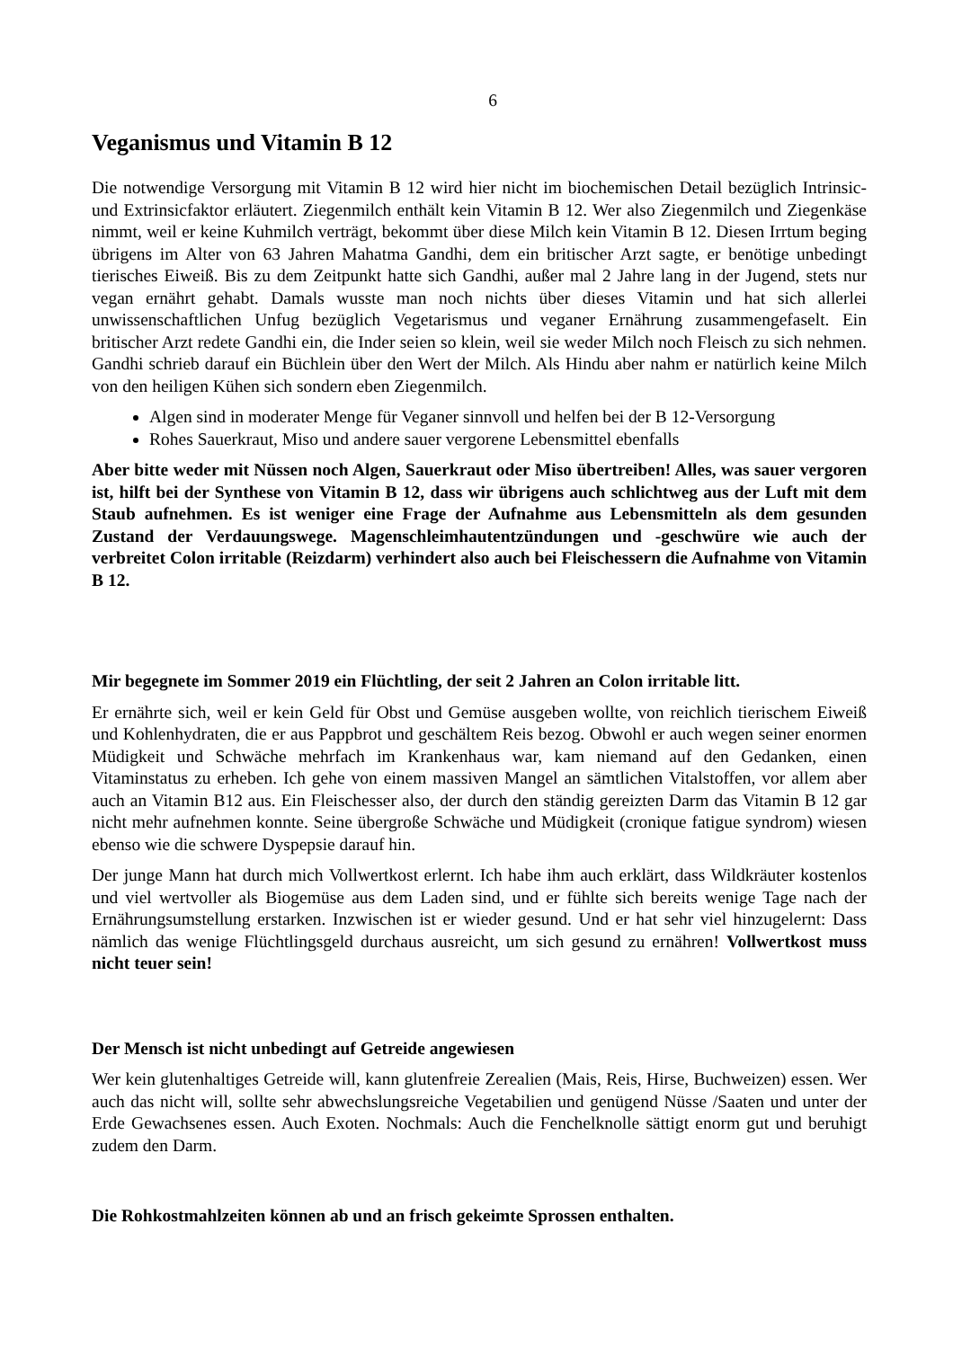6
Veganismus und Vitamin B 12
Die notwendige Versorgung mit Vitamin B 12 wird hier nicht im biochemischen Detail bezüglich Intrinsic- und Extrinsicfaktor erläutert. Ziegenmilch enthält kein Vitamin B 12. Wer also Ziegenmilch und Ziegenkäse nimmt, weil er keine Kuhmilch verträgt, bekommt über diese Milch kein Vitamin B 12. Diesen Irrtum beging übrigens im Alter von 63 Jahren Mahatma Gandhi, dem ein britischer Arzt sagte, er benötige unbedingt tierisches Eiweiß. Bis zu dem Zeitpunkt hatte sich Gandhi, außer mal 2 Jahre lang in der Jugend, stets nur vegan ernährt gehabt. Damals wusste man noch nichts über dieses Vitamin und hat sich allerlei unwissenschaftlichen Unfug bezüglich Vegetarismus und veganer Ernährung zusammengefaselt. Ein britischer Arzt redete Gandhi ein, die Inder seien so klein, weil sie weder Milch noch Fleisch zu sich nehmen. Gandhi schrieb darauf ein Büchlein über den Wert der Milch. Als Hindu aber nahm er natürlich keine Milch von den heiligen Kühen sich sondern eben Ziegenmilch.
Algen sind in moderater Menge für Veganer sinnvoll und helfen bei der B 12-Versorgung
Rohes Sauerkraut, Miso und andere sauer vergorene Lebensmittel ebenfalls
Aber bitte weder mit Nüssen noch Algen, Sauerkraut oder Miso übertreiben! Alles, was sauer vergoren ist, hilft bei der Synthese von Vitamin B 12, dass wir übrigens auch schlichtweg aus der Luft mit dem Staub aufnehmen. Es ist weniger eine Frage der Aufnahme aus Lebensmitteln als dem gesunden Zustand der Verdauungswege. Magenschleimhautentzündungen und -geschwüre wie auch der verbreitet Colon irritable (Reizdarm) verhindert also auch bei Fleischessern die Aufnahme von Vitamin B 12.
Mir begegnete im Sommer 2019 ein Flüchtling, der seit 2 Jahren an Colon irritable litt.
Er ernährte sich, weil er kein Geld für Obst und Gemüse ausgeben wollte, von reichlich tierischem Eiweiß und Kohlenhydraten, die er aus Pappbrot und geschältem Reis bezog. Obwohl er auch wegen seiner enormen Müdigkeit und Schwäche mehrfach im Krankenhaus war, kam niemand auf den Gedanken, einen Vitaminstatus zu erheben. Ich gehe von einem massiven Mangel an sämtlichen Vitalstoffen, vor allem aber auch an Vitamin B12 aus. Ein Fleischesser also, der durch den ständig gereizten Darm das Vitamin B 12 gar nicht mehr aufnehmen konnte. Seine übergroße Schwäche und Müdigkeit (cronique fatigue syndrom) wiesen ebenso wie die schwere Dyspepsie darauf hin.
Der junge Mann hat durch mich Vollwertkost erlernt. Ich habe ihm auch erklärt, dass Wildkräuter kostenlos und viel wertvoller als Biogemüse aus dem Laden sind, und er fühlte sich bereits wenige Tage nach der Ernährungsumstellung erstarken. Inzwischen ist er wieder gesund. Und er hat sehr viel hinzugelernt: Dass nämlich das wenige Flüchtlingsgeld durchaus ausreicht, um sich gesund zu ernähren! Vollwertkost muss nicht teuer sein!
Der Mensch ist nicht unbedingt auf Getreide angewiesen
Wer kein glutenhaltiges Getreide will, kann glutenfreie Zerealien (Mais, Reis, Hirse, Buchweizen) essen. Wer auch das nicht will, sollte sehr abwechslungsreiche Vegetabilien und genügend Nüsse /Saaten und unter der Erde Gewachsenes essen. Auch Exoten. Nochmals: Auch die Fenchelknolle sättigt enorm gut und beruhigt zudem den Darm.
Die Rohkostmahlzeiten können ab und an frisch gekeimte Sprossen enthalten.